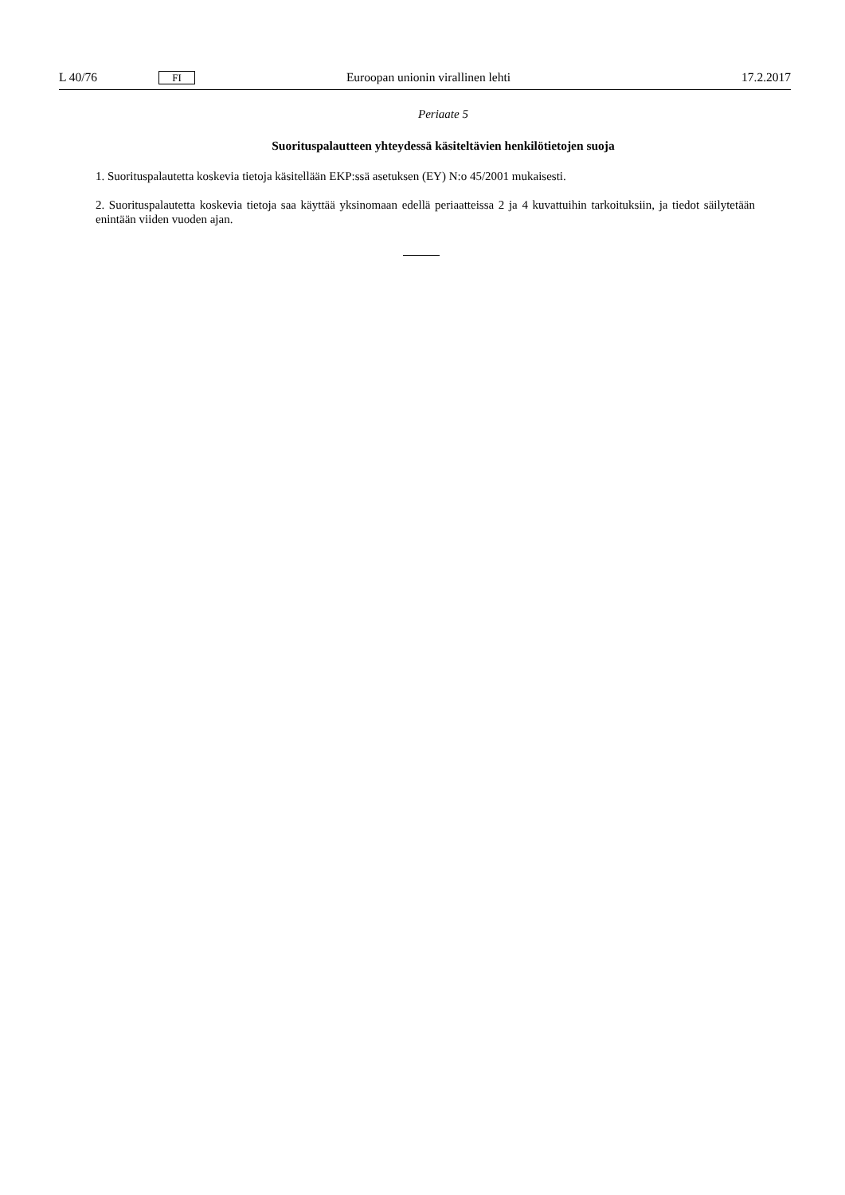L 40/76 FI Euroopan unionin virallinen lehti 17.2.2017
Periaate 5
Suorituspalautteen yhteydessä käsiteltävien henkilötietojen suoja
1. Suorituspalautetta koskevia tietoja käsitellään EKP:ssä asetuksen (EY) N:o 45/2001 mukaisesti.
2. Suorituspalautetta koskevia tietoja saa käyttää yksinomaan edellä periaatteissa 2 ja 4 kuvattuihin tarkoituksiin, ja tiedot säilytetään enintään viiden vuoden ajan.